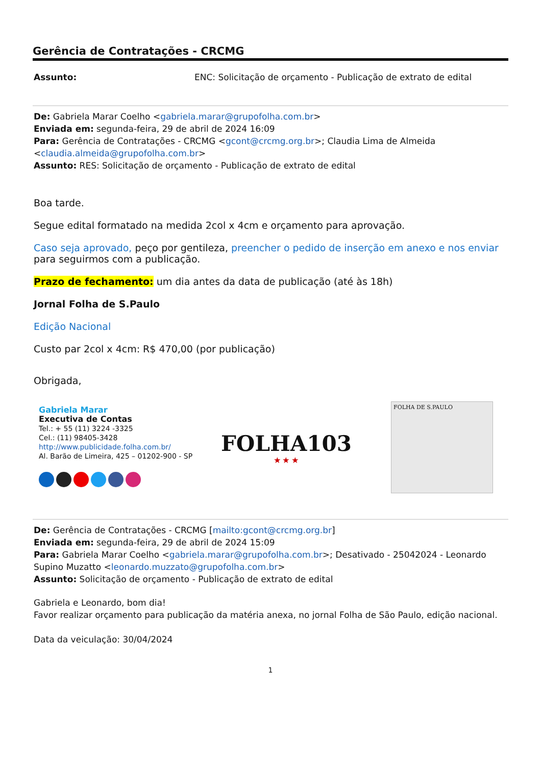Gerência de Contratações - CRCMG
Assunto: ENC: Solicitação de orçamento - Publicação de extrato de edital
De: Gabriela Marar Coelho <gabriela.marar@grupofolha.com.br>
Enviada em: segunda-feira, 29 de abril de 2024 16:09
Para: Gerência de Contratações - CRCMG <gcont@crcmg.org.br>; Claudia Lima de Almeida <claudia.almeida@grupofolha.com.br>
Assunto: RES: Solicitação de orçamento - Publicação de extrato de edital
Boa tarde.
Segue edital formatado na medida 2col x 4cm e orçamento para aprovação.
Caso seja aprovado, peço por gentileza, preencher o pedido de inserção em anexo e nos enviar para seguirmos com a publicação.
Prazo de fechamento: um dia antes da data de publicação (até às 18h)
Jornal Folha de S.Paulo
Edição Nacional
Custo par 2col x 4cm: R$ 470,00 (por publicação)
Obrigada,
Gabriela Marar
Executiva de Contas
Tel.: + 55 (11) 3224 -3325
Cel.: (11) 98405-3428
http://www.publicidade.folha.com.br/
Al. Barão de Limeira, 425 – 01202-900 - SP
FOLHA103
★ ★ ★
FOLHA DE S.PAULO
De: Gerência de Contratações - CRCMG [mailto:gcont@crcmg.org.br]
Enviada em: segunda-feira, 29 de abril de 2024 15:09
Para: Gabriela Marar Coelho <gabriela.marar@grupofolha.com.br>; Desativado - 25042024 - Leonardo Supino Muzatto <leonardo.muzzato@grupofolha.com.br>
Assunto: Solicitação de orçamento - Publicação de extrato de edital
Gabriela e Leonardo, bom dia!
Favor realizar orçamento para publicação da matéria anexa, no jornal Folha de São Paulo, edição nacional.
Data da veiculação: 30/04/2024
1